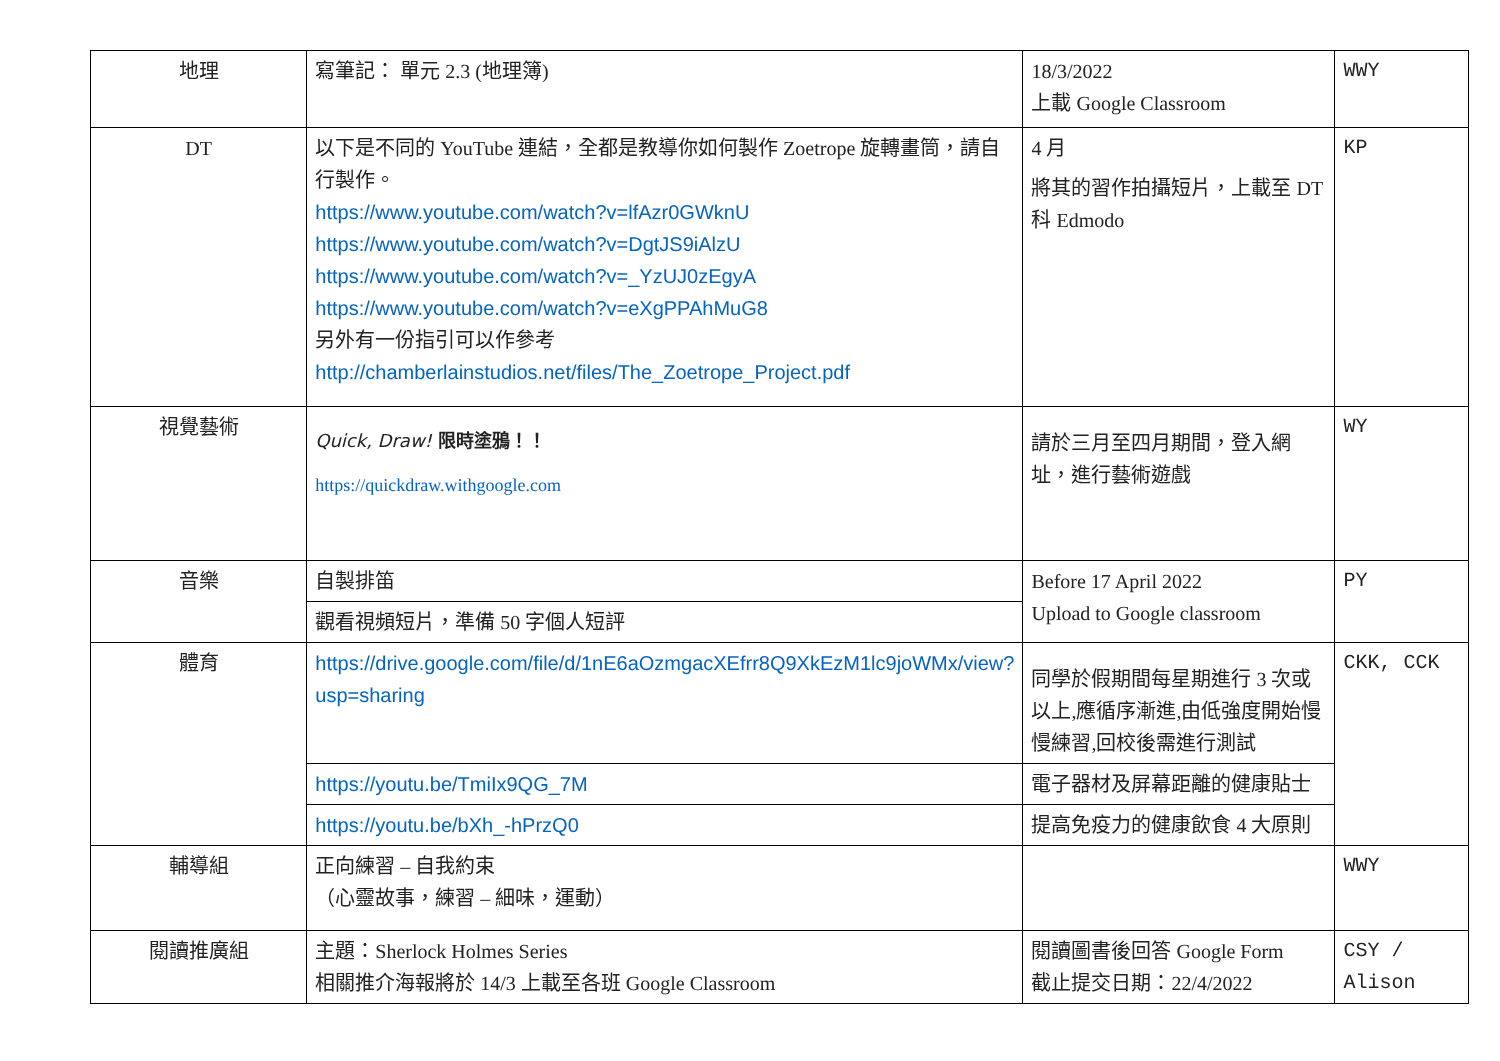| 地理 | 寫筆記： 單元 2.3 (地理簿) | 18/3/2022 上載 Google Classroom | WWY |
| DT | 以下是不同的 YouTube 連結，全都是教導你如何製作 Zoetrope 旋轉畫筒，請自行製作。 https://www.youtube.com/watch?v=lfAzr0GWknU https://www.youtube.com/watch?v=DgtJS9iAlzU https://www.youtube.com/watch?v=_YzUJ0zEgyA https://www.youtube.com/watch?v=eXgPPAhMuG8 另外有一份指引可以作參考 http://chamberlainstudios.net/files/The_Zoetrope_Project.pdf | 4 月 將其的習作拍攝短片，上載至 DT 科 Edmodo | KP |
| 視覺藝術 | Quick, Draw! 限時塗鴉！！ https://quickdraw.withgoogle.com | 請於三月至四月期間，登入網址，進行藝術遊戲 | WY |
| 音樂 | 自製排笛 | Before 17 April 2022 Upload to Google classroom | PY |
| | 觀看視頻短片，準備 50 字個人短評 | | |
| 體育 | https://drive.google.com/file/d/1nE6aOzmgacXEfrr8Q9XkEzM1lc9joWMx/view?usp=sharing | 同學於假期間每星期進行 3 次或以上,應循序漸進,由低強度開始慢慢練習,回校後需進行測試 | CKK, CCK |
| | https://youtu.be/TmiIx9QG_7M | 電子器材及屏幕距離的健康貼士 | |
| | https://youtu.be/bXh_-hPrzQ0 | 提高免疫力的健康飲食 4 大原則 | |
| 輔導組 | 正向練習 – 自我約束 （心靈故事，練習 – 細味，運動） | | WWY |
| 閱讀推廣組 | 主題：Sherlock Holmes Series 相關推介海報將於 14/3 上載至各班 Google Classroom | 閱讀圖書後回答 Google Form 截止提交日期：22/4/2022 | CSY / Alison |